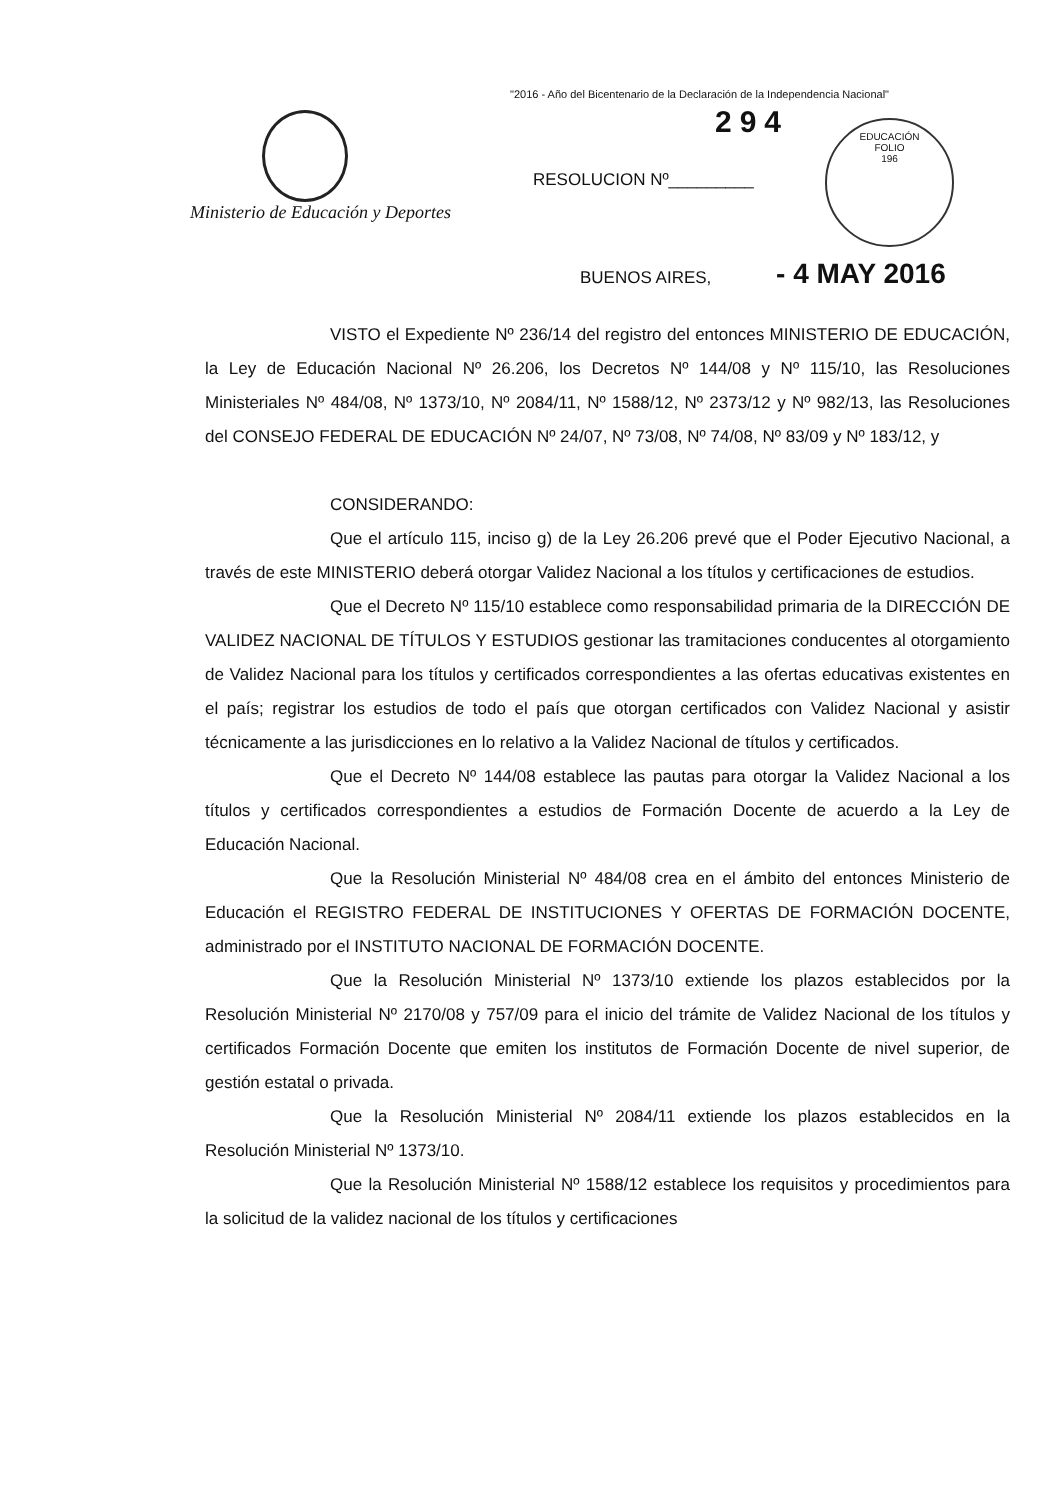"2016 - Año del Bicentenario de la Declaración de la Independencia Nacional"
Ministerio de Educación y Deportes
294
RESOLUCION Nº_________
EDUCACIÓN
FOLIO
196
BUENOS AIRES, - 4 MAY 2016
VISTO el Expediente Nº 236/14 del registro del entonces MINISTERIO DE EDUCACIÓN, la Ley de Educación Nacional Nº 26.206, los Decretos Nº 144/08 y Nº 115/10, las Resoluciones Ministeriales Nº 484/08, Nº 1373/10, Nº 2084/11, Nº 1588/12, Nº 2373/12 y Nº 982/13, las Resoluciones del CONSEJO FEDERAL DE EDUCACIÓN Nº 24/07, Nº 73/08, Nº 74/08, Nº 83/09 y Nº 183/12, y
CONSIDERANDO:
Que el artículo 115, inciso g) de la Ley 26.206 prevé que el Poder Ejecutivo Nacional, a través de este MINISTERIO deberá otorgar Validez Nacional a los títulos y certificaciones de estudios.
Que el Decreto Nº 115/10 establece como responsabilidad primaria de la DIRECCIÓN DE VALIDEZ NACIONAL DE TÍTULOS Y ESTUDIOS gestionar las tramitaciones conducentes al otorgamiento de Validez Nacional para los títulos y certificados correspondientes a las ofertas educativas existentes en el país; registrar los estudios de todo el país que otorgan certificados con Validez Nacional y asistir técnicamente a las jurisdicciones en lo relativo a la Validez Nacional de títulos y certificados.
Que el Decreto Nº 144/08 establece las pautas para otorgar la Validez Nacional a los títulos y certificados correspondientes a estudios de Formación Docente de acuerdo a la Ley de Educación Nacional.
Que la Resolución Ministerial Nº 484/08 crea en el ámbito del entonces Ministerio de Educación el REGISTRO FEDERAL DE INSTITUCIONES Y OFERTAS DE FORMACIÓN DOCENTE, administrado por el INSTITUTO NACIONAL DE FORMACIÓN DOCENTE.
Que la Resolución Ministerial Nº 1373/10 extiende los plazos establecidos por la Resolución Ministerial Nº 2170/08 y 757/09 para el inicio del trámite de Validez Nacional de los títulos y certificados Formación Docente que emiten los institutos de Formación Docente de nivel superior, de gestión estatal o privada.
Que la Resolución Ministerial Nº 2084/11 extiende los plazos establecidos en la Resolución Ministerial Nº 1373/10.
Que la Resolución Ministerial Nº 1588/12 establece los requisitos y procedimientos para la solicitud de la validez nacional de los títulos y certificaciones